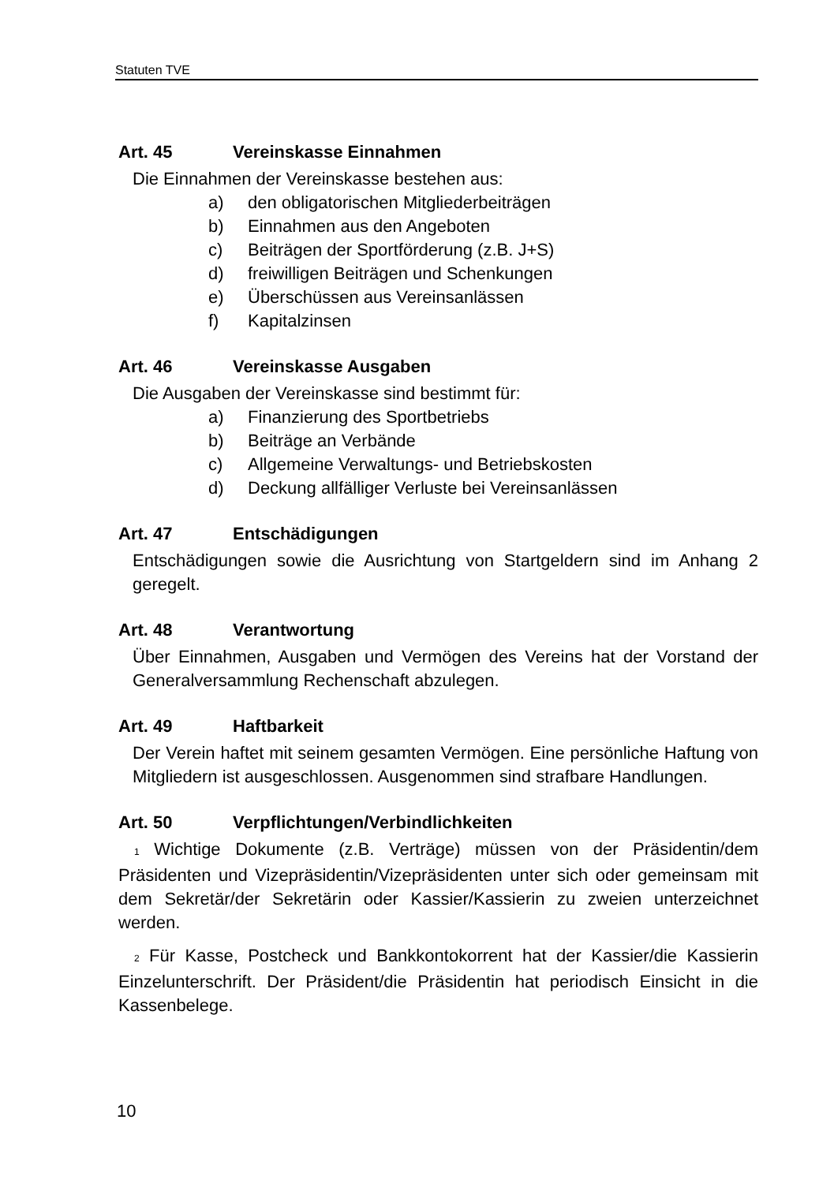Statuten TVE
Art. 45 Vereinskasse Einnahmen
Die Einnahmen der Vereinskasse bestehen aus:
a) den obligatorischen Mitgliederbeiträgen
b) Einnahmen aus den Angeboten
c) Beiträgen der Sportförderung (z.B. J+S)
d) freiwilligen Beiträgen und Schenkungen
e) Überschüssen aus Vereinsanlässen
f) Kapitalzinsen
Art. 46 Vereinskasse Ausgaben
Die Ausgaben der Vereinskasse sind bestimmt für:
a) Finanzierung des Sportbetriebs
b) Beiträge an Verbände
c) Allgemeine Verwaltungs- und Betriebskosten
d) Deckung allfälliger Verluste bei Vereinsanlässen
Art. 47 Entschädigungen
Entschädigungen sowie die Ausrichtung von Startgeldern sind im Anhang 2 geregelt.
Art. 48 Verantwortung
Über Einnahmen, Ausgaben und Vermögen des Vereins hat der Vorstand der Generalversammlung Rechenschaft abzulegen.
Art. 49 Haftbarkeit
Der Verein haftet mit seinem gesamten Vermögen. Eine persönliche Haftung von Mitgliedern ist ausgeschlossen. Ausgenommen sind strafbare Handlungen.
Art. 50 Verpflichtungen/Verbindlichkeiten
<sup>1</sup> Wichtige Dokumente (z.B. Verträge) müssen von der Präsidentin/dem Präsidenten und Vizepräsidentin/Vizepräsidenten unter sich oder gemeinsam mit dem Sekretär/der Sekretärin oder Kassier/Kassierin zu zweien unterzeichnet werden.
<sup>2</sup> Für Kasse, Postcheck und Bankkontokorrent hat der Kassier/die Kassierin Einzelunterschrift. Der Präsident/die Präsidentin hat periodisch Einsicht in die Kassenbelege.
10